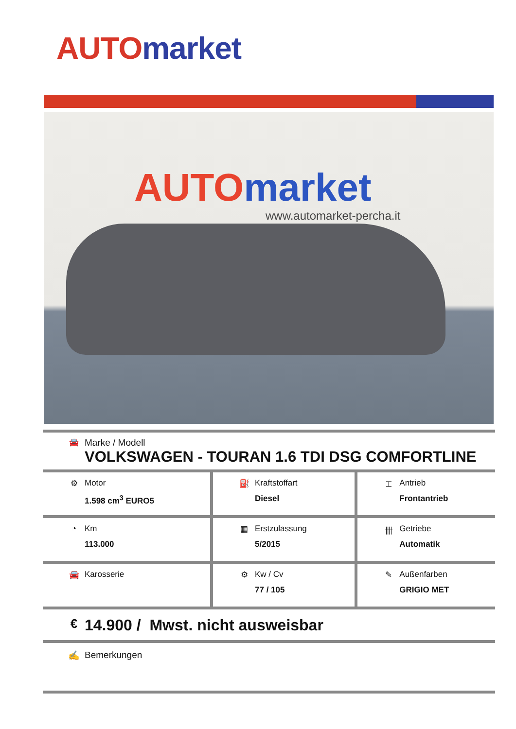AUTO market
AUTO market
www.automarket-percha.it
🚘
Marke / Modell
VOLKSWAGEN - TOURAN 1.6 TDI DSG COMFORTLINE
| ⚙ Motor 1.598 cm<sup>3</sup> EURO5 | ⛽ Kraftstoffart Diesel | ⌶ Antrieb Frontantrieb |
| ◔ Km 113.000 | ▦ Erstzulassung 5/2015 | 卌 Getriebe Automatik |
| 🚘 Karosserie | ⚙ Kw / Cv 77 / 105 | ✎ Außenfarben GRIGIO MET |
€ 14.900 / Mwst. nicht ausweisbar
✍ Bemerkungen